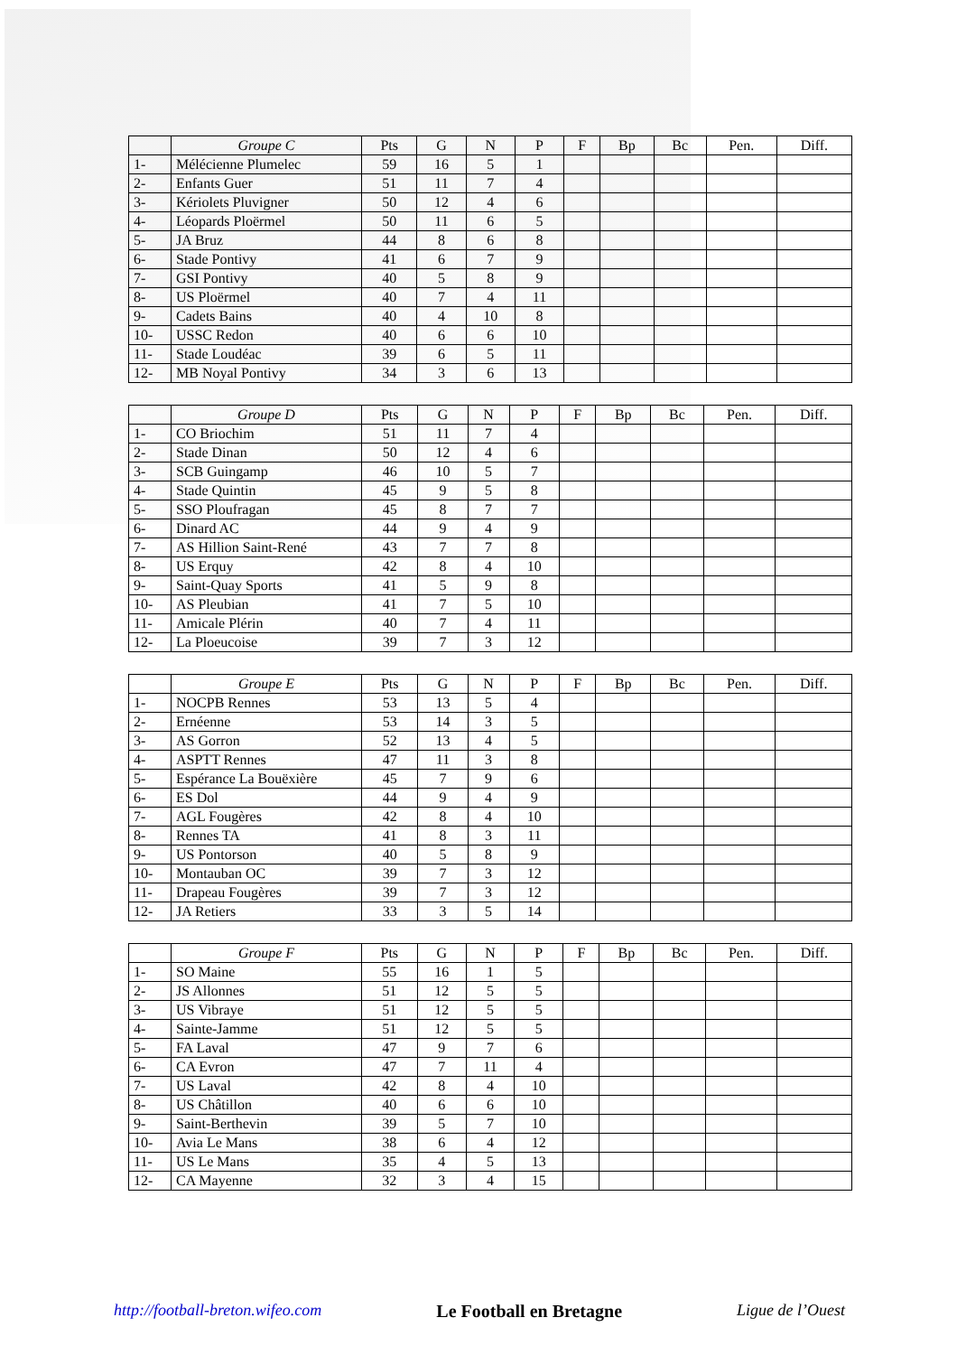| | Groupe C | Pts | G | N | P | F | Bp | Bc | Pen. | Diff. |
| --- | --- | --- | --- | --- | --- | --- | --- | --- | --- | --- |
| 1- | Mélécienne Plumelec | 59 | 16 | 5 | 1 | | | | | |
| 2- | Enfants Guer | 51 | 11 | 7 | 4 | | | | | |
| 3- | Kériolets Pluvigner | 50 | 12 | 4 | 6 | | | | | |
| 4- | Léopards Ploërmel | 50 | 11 | 6 | 5 | | | | | |
| 5- | JA Bruz | 44 | 8 | 6 | 8 | | | | | |
| 6- | Stade Pontivy | 41 | 6 | 7 | 9 | | | | | |
| 7- | GSI Pontivy | 40 | 5 | 8 | 9 | | | | | |
| 8- | US Ploërmel | 40 | 7 | 4 | 11 | | | | | |
| 9- | Cadets Bains | 40 | 4 | 10 | 8 | | | | | |
| 10- | USSC Redon | 40 | 6 | 6 | 10 | | | | | |
| 11- | Stade Loudéac | 39 | 6 | 5 | 11 | | | | | |
| 12- | MB Noyal Pontivy | 34 | 3 | 6 | 13 | | | | | |
| | Groupe D | Pts | G | N | P | F | Bp | Bc | Pen. | Diff. |
| --- | --- | --- | --- | --- | --- | --- | --- | --- | --- | --- |
| 1- | CO Briochim | 51 | 11 | 7 | 4 | | | | | |
| 2- | Stade Dinan | 50 | 12 | 4 | 6 | | | | | |
| 3- | SCB Guingamp | 46 | 10 | 5 | 7 | | | | | |
| 4- | Stade Quintin | 45 | 9 | 5 | 8 | | | | | |
| 5- | SSO Ploufragan | 45 | 8 | 7 | 7 | | | | | |
| 6- | Dinard AC | 44 | 9 | 4 | 9 | | | | | |
| 7- | AS Hillion Saint-René | 43 | 7 | 7 | 8 | | | | | |
| 8- | US Erquy | 42 | 8 | 4 | 10 | | | | | |
| 9- | Saint-Quay Sports | 41 | 5 | 9 | 8 | | | | | |
| 10- | AS Pleubian | 41 | 7 | 5 | 10 | | | | | |
| 11- | Amicale Plérin | 40 | 7 | 4 | 11 | | | | | |
| 12- | La Ploeucoise | 39 | 7 | 3 | 12 | | | | | |
| | Groupe E | Pts | G | N | P | F | Bp | Bc | Pen. | Diff. |
| --- | --- | --- | --- | --- | --- | --- | --- | --- | --- | --- |
| 1- | NOCPB Rennes | 53 | 13 | 5 | 4 | | | | | |
| 2- | Ernéenne | 53 | 14 | 3 | 5 | | | | | |
| 3- | AS Gorron | 52 | 13 | 4 | 5 | | | | | |
| 4- | ASPTT Rennes | 47 | 11 | 3 | 8 | | | | | |
| 5- | Espérance La Bouëxière | 45 | 7 | 9 | 6 | | | | | |
| 6- | ES Dol | 44 | 9 | 4 | 9 | | | | | |
| 7- | AGL Fougères | 42 | 8 | 4 | 10 | | | | | |
| 8- | Rennes TA | 41 | 8 | 3 | 11 | | | | | |
| 9- | US Pontorson | 40 | 5 | 8 | 9 | | | | | |
| 10- | Montauban OC | 39 | 7 | 3 | 12 | | | | | |
| 11- | Drapeau Fougères | 39 | 7 | 3 | 12 | | | | | |
| 12- | JA Retiers | 33 | 3 | 5 | 14 | | | | | |
| | Groupe F | Pts | G | N | P | F | Bp | Bc | Pen. | Diff. |
| --- | --- | --- | --- | --- | --- | --- | --- | --- | --- | --- |
| 1- | SO Maine | 55 | 16 | 1 | 5 | | | | | |
| 2- | JS Allonnes | 51 | 12 | 5 | 5 | | | | | |
| 3- | US Vibraye | 51 | 12 | 5 | 5 | | | | | |
| 4- | Sainte-Jamme | 51 | 12 | 5 | 5 | | | | | |
| 5- | FA Laval | 47 | 9 | 7 | 6 | | | | | |
| 6- | CA Evron | 47 | 7 | 11 | 4 | | | | | |
| 7- | US Laval | 42 | 8 | 4 | 10 | | | | | |
| 8- | US Châtillon | 40 | 6 | 6 | 10 | | | | | |
| 9- | Saint-Berthevin | 39 | 5 | 7 | 10 | | | | | |
| 10- | Avia Le Mans | 38 | 6 | 4 | 12 | | | | | |
| 11- | US Le Mans | 35 | 4 | 5 | 13 | | | | | |
| 12- | CA Mayenne | 32 | 3 | 4 | 15 | | | | | |
http://football-breton.wifeo.com Le Football en Bretagne Ligue de l’Ouest